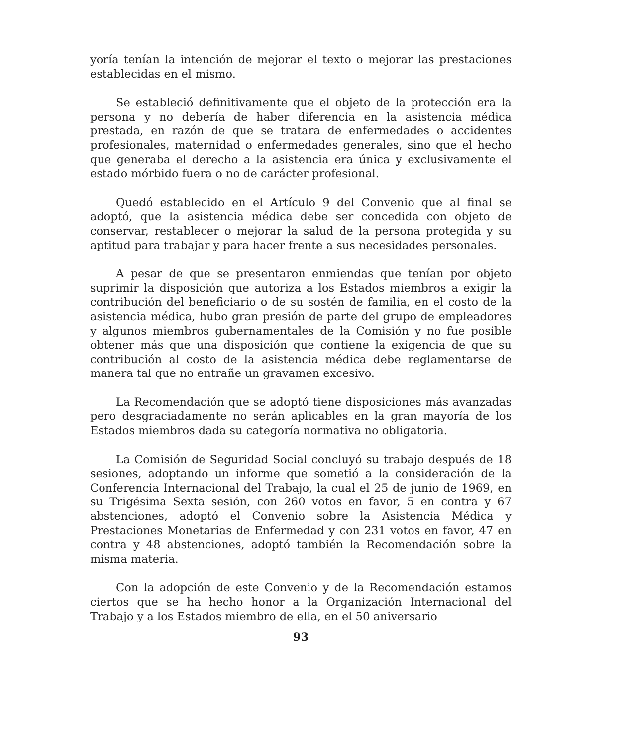yoría tenían la intención de mejorar el texto o mejorar las prestaciones establecidas en el mismo.
Se estableció definitivamente que el objeto de la protección era la persona y no debería de haber diferencia en la asistencia médica prestada, en razón de que se tratara de enfermedades o accidentes profesionales, maternidad o enfermedades generales, sino que el hecho que generaba el derecho a la asistencia era única y exclusivamente el estado mórbido fuera o no de carácter profesional.
Quedó establecido en el Artículo 9 del Convenio que al final se adoptó, que la asistencia médica debe ser concedida con objeto de conservar, restablecer o mejorar la salud de la persona protegida y su aptitud para trabajar y para hacer frente a sus necesidades personales.
A pesar de que se presentaron enmiendas que tenían por objeto suprimir la disposición que autoriza a los Estados miembros a exigir la contribución del beneficiario o de su sostén de familia, en el costo de la asistencia médica, hubo gran presión de parte del grupo de empleadores y algunos miembros gubernamentales de la Comisión y no fue posible obtener más que una disposición que contiene la exigencia de que su contribución al costo de la asistencia médica debe reglamentarse de manera tal que no entrañe un gravamen excesivo.
La Recomendación que se adoptó tiene disposiciones más avanzadas pero desgraciadamente no serán aplicables en la gran mayoría de los Estados miembros dada su categoría normativa no obligatoria.
La Comisión de Seguridad Social concluyó su trabajo después de 18 sesiones, adoptando un informe que sometió a la consideración de la Conferencia Internacional del Trabajo, la cual el 25 de junio de 1969, en su Trigésima Sexta sesión, con 260 votos en favor, 5 en contra y 67 abstenciones, adoptó el Convenio sobre la Asistencia Médica y Prestaciones Monetarias de Enfermedad y con 231 votos en favor, 47 en contra y 48 abstenciones, adoptó también la Recomendación sobre la misma materia.
Con la adopción de este Convenio y de la Recomendación estamos ciertos que se ha hecho honor a la Organización Internacional del Trabajo y a los Estados miembro de ella, en el 50 aniversario
93